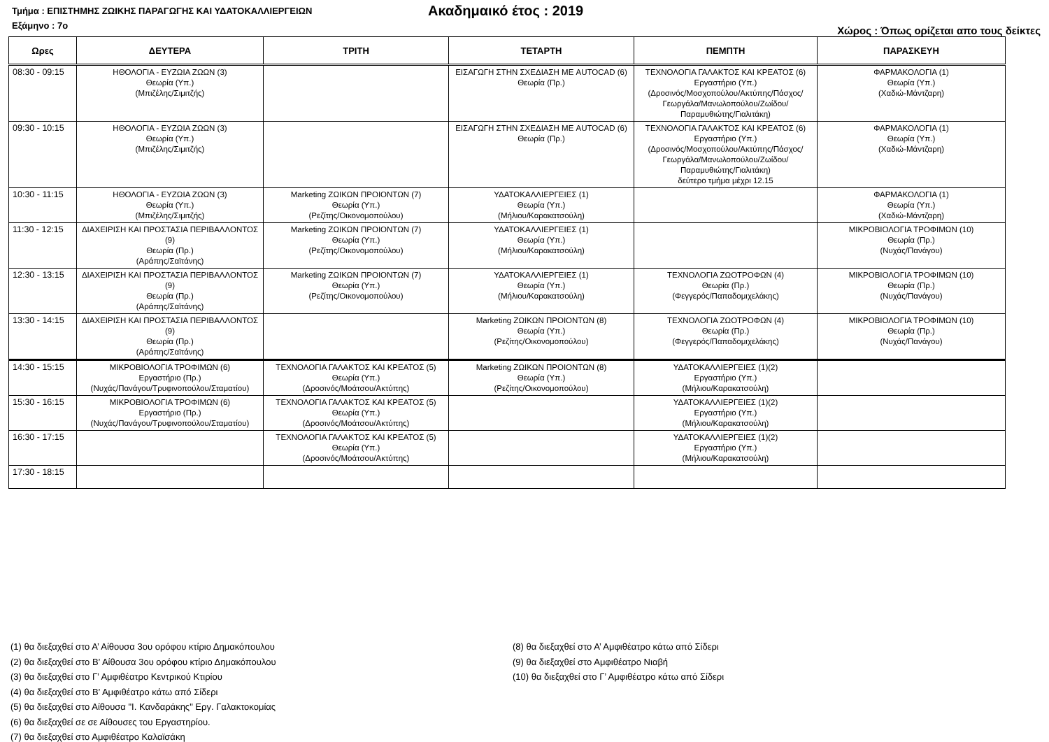Τμήμα : ΕΠΙΣΤΗΜΗΣ ΖΩΙΚΗΣ ΠΑΡΑΓΩΓΗΣ ΚΑΙ ΥΔΑΤΟΚΑΛΛΙΕΡΓΕΙΩΝ Ακαδημαικό έτος : 2019
Εξάμηνο : 7ο Χώρος : Όπως ορίζεται απο τους δείκτες
| Ωρες | ΔΕΥΤΕΡΑ | ΤΡΙΤΗ | ΤΕΤΑΡΤΗ | ΠΕΜΠΤΗ | ΠΑΡΑΣΚΕΥΗ |
| --- | --- | --- | --- | --- | --- |
| 08:30 - 09:15 | ΗΘΟΛΟΓΙΑ - ΕΥΖΩΙΑ ΖΩΩΝ (3) Θεωρία (Υπ.) (Μπιζέλης/Σιμιτζής) | | ΕΙΣΑΓΩΓΗ ΣΤΗΝ ΣΧΕΔΙΑΣΗ ΜΕ AUTOCAD (6) Θεωρία (Πρ.) | ΤΕΧΝΟΛΟΓΙΑ ΓΑΛΑΚΤΟΣ ΚΑΙ ΚΡΕΑΤΟΣ (6) Εργαστήριο (Υπ.) (Δροσινός/Μοσχοπούλου/Ακτύπης/Πάσχος/Γεωργάλα/Μανωλοπούλου/Ζωίδου/Παραμυθιώτης/Γιαλιτάκη) | ΦΑΡΜΑΚΟΛΟΓΙΑ (1) Θεωρία (Υπ.) (Χαδιώ-Μάντζαρη) |
| 09:30 - 10:15 | ΗΘΟΛΟΓΙΑ - ΕΥΖΩΙΑ ΖΩΩΝ (3) Θεωρία (Υπ.) (Μπιζέλης/Σιμιτζής) | | ΕΙΣΑΓΩΓΗ ΣΤΗΝ ΣΧΕΔΙΑΣΗ ΜΕ AUTOCAD (6) Θεωρία (Πρ.) | ΤΕΧΝΟΛΟΓΙΑ ΓΑΛΑΚΤΟΣ ΚΑΙ ΚΡΕΑΤΟΣ (6) Εργαστήριο (Υπ.) (Δροσινός/Μοσχοπούλου/Ακτύπης/Πάσχος/Γεωργάλα/Μανωλοπούλου/Ζωίδου/Παραμυθιώτης/Γιαλιτάκη) δεύτερο τμήμα μέχρι 12.15 | ΦΑΡΜΑΚΟΛΟΓΙΑ (1) Θεωρία (Υπ.) (Χαδιώ-Μάντζαρη) |
| 10:30 - 11:15 | ΗΘΟΛΟΓΙΑ - ΕΥΖΩΙΑ ΖΩΩΝ (3) Θεωρία (Υπ.) (Μπιζέλης/Σιμιτζής) | Marketing ΖΩΙΚΩΝ ΠΡΟΙΟΝΤΩΝ (7) Θεωρία (Υπ.) (Ρεζίτης/Οικονομοπούλου) | ΥΔΑΤΟΚΑΛΛΙΕΡΓΕΙΕΣ (1) Θεωρία (Υπ.) (Μήλιου/Καρακατσούλη) | | ΦΑΡΜΑΚΟΛΟΓΙΑ (1) Θεωρία (Υπ.) (Χαδιώ-Μάντζαρη) |
| 11:30 - 12:15 | ΔΙΑΧΕΙΡΙΣΗ ΚΑΙ ΠΡΟΣΤΑΣΙΑ ΠΕΡΙΒΑΛΛΟΝΤΟΣ (9) Θεωρία (Πρ.) (Αράπης/Σαϊτάνης) | Marketing ΖΩΙΚΩΝ ΠΡΟΙΟΝΤΩΝ (7) Θεωρία (Υπ.) (Ρεζίτης/Οικονομοπούλου) | ΥΔΑΤΟΚΑΛΛΙΕΡΓΕΙΕΣ (1) Θεωρία (Υπ.) (Μήλιου/Καρακατσούλη) | | ΜΙΚΡΟΒΙΟΛΟΓΙΑ ΤΡΟΦΙΜΩΝ (10) Θεωρία (Πρ.) (Νυχάς/Πανάγου) |
| 12:30 - 13:15 | ΔΙΑΧΕΙΡΙΣΗ ΚΑΙ ΠΡΟΣΤΑΣΙΑ ΠΕΡΙΒΑΛΛΟΝΤΟΣ (9) Θεωρία (Πρ.) (Αράπης/Σαϊτάνης) | Marketing ΖΩΙΚΩΝ ΠΡΟΙΟΝΤΩΝ (7) Θεωρία (Υπ.) (Ρεζίτης/Οικονομοπούλου) | ΥΔΑΤΟΚΑΛΛΙΕΡΓΕΙΕΣ (1) Θεωρία (Υπ.) (Μήλιου/Καρακατσούλη) | ΤΕΧΝΟΛΟΓΙΑ ΖΩΟΤΡΟΦΩΝ (4) Θεωρία (Πρ.) (Φεγγερός/Παπαδομιχελάκης) | ΜΙΚΡΟΒΙΟΛΟΓΙΑ ΤΡΟΦΙΜΩΝ (10) Θεωρία (Πρ.) (Νυχάς/Πανάγου) |
| 13:30 - 14:15 | ΔΙΑΧΕΙΡΙΣΗ ΚΑΙ ΠΡΟΣΤΑΣΙΑ ΠΕΡΙΒΑΛΛΟΝΤΟΣ (9) Θεωρία (Πρ.) (Αράπης/Σαϊτάνης) | | Marketing ΖΩΙΚΩΝ ΠΡΟΙΟΝΤΩΝ (8) Θεωρία (Υπ.) (Ρεζίτης/Οικονομοπούλου) | ΤΕΧΝΟΛΟΓΙΑ ΖΩΟΤΡΟΦΩΝ (4) Θεωρία (Πρ.) (Φεγγερός/Παπαδομιχελάκης) | ΜΙΚΡΟΒΙΟΛΟΓΙΑ ΤΡΟΦΙΜΩΝ (10) Θεωρία (Πρ.) (Νυχάς/Πανάγου) |
| 14:30 - 15:15 | ΜΙΚΡΟΒΙΟΛΟΓΙΑ ΤΡΟΦΙΜΩΝ (6) Εργαστήριο (Πρ.) (Νυχάς/Πανάγου/Τρυφινοπούλου/Σταματίου) | ΤΕΧΝΟΛΟΓΙΑ ΓΑΛΑΚΤΟΣ ΚΑΙ ΚΡΕΑΤΟΣ (5) Θεωρία (Υπ.) (Δροσινός/Μοάτσου/Ακτύπης) | Marketing ΖΩΙΚΩΝ ΠΡΟΙΟΝΤΩΝ (8) Θεωρία (Υπ.) (Ρεζίτης/Οικονομοπούλου) | ΥΔΑΤΟΚΑΛΛΙΕΡΓΕΙΕΣ (1)(2) Εργαστήριο (Υπ.) (Μήλιου/Καρακατσούλη) | |
| 15:30 - 16:15 | ΜΙΚΡΟΒΙΟΛΟΓΙΑ ΤΡΟΦΙΜΩΝ (6) Εργαστήριο (Πρ.) (Νυχάς/Πανάγου/Τρυφινοπούλου/Σταματίου) | ΤΕΧΝΟΛΟΓΙΑ ΓΑΛΑΚΤΟΣ ΚΑΙ ΚΡΕΑΤΟΣ (5) Θεωρία (Υπ.) (Δροσινός/Μοάτσου/Ακτύπης) | | ΥΔΑΤΟΚΑΛΛΙΕΡΓΕΙΕΣ (1)(2) Εργαστήριο (Υπ.) (Μήλιου/Καρακατσούλη) | |
| 16:30 - 17:15 | | ΤΕΧΝΟΛΟΓΙΑ ΓΑΛΑΚΤΟΣ ΚΑΙ ΚΡΕΑΤΟΣ (5) Θεωρία (Υπ.) (Δροσινός/Μοάτσου/Ακτύπης) | | ΥΔΑΤΟΚΑΛΛΙΕΡΓΕΙΕΣ (1)(2) Εργαστήριο (Υπ.) (Μήλιου/Καρακατσούλη) | |
| 17:30 - 18:15 | | | | | |
(1) θα διεξαχθεί στο Α’ Αίθουσα 3ου ορόφου κτίριο Δημακόπουλου
(2) θα διεξαχθεί στο Β’ Αίθουσα 3ου ορόφου κτίριο Δημακόπουλου
(3) θα διεξαχθεί στο Γ’ Αμφιθέατρο Κεντρικού Κτιρίου
(4) θα διεξαχθεί στο Β’ Αμφιθέατρο κάτω από Σίδερι
(5) θα διεξαχθεί στο Αίθουσα "Ι. Κανδαράκης" Εργ. Γαλακτοκομίας
(6) θα διεξαχθεί σε σε Αίθουσες του Εργαστηρίου.
(7) θα διεξαχθεί στο Αμφιθέατρο Καλαϊσάκη
(8) θα διεξαχθεί στο Α’ Αμφιθέατρο κάτω από Σίδερι
(9) θα διεξαχθεί στο Αμφιθέατρο Νιαβή
(10) θα διεξαχθεί στο Γ’ Αμφιθέατρο κάτω από Σίδερι